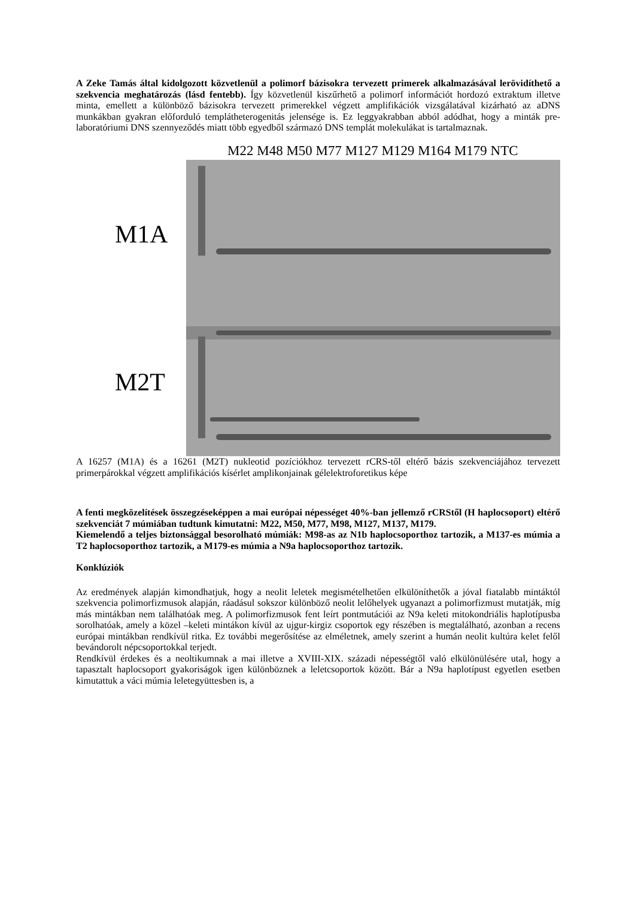A Zeke Tamás által kidolgozott közvetlenül a polimorf bázisokra tervezett primerek alkalmazásával lerövidíthető a szekvencia meghatározás (lásd fentebb). Így közvetlenül kiszűrhető a polimorf információt hordozó extraktum illetve minta, emellett a különböző bázisokra tervezett primerekkel végzett amplifikációk vizsgálatával kizárható az aDNS munkákban gyakran előforduló templátheterogenitás jelensége is. Ez leggyakrabban abból adódhat, hogy a minták pre-laboratóriumi DNS szennyeződés miatt több egyedből származó DNS templát molekulákat is tartalmaznak.
M22 M48 M50 M77 M127 M129 M164 M179 NTC
M1A
M2T
A 16257 (M1A) és a 16261 (M2T) nukleotid pozíciókhoz tervezett rCRS-től eltérő bázis szekvenciájához tervezett primerpárokkal végzett amplifikációs kísérlet amplikonjainak gélelektroforetikus képe
A fenti megközelítések összegzéseképpen a mai európai népességet 40%-ban jellemző rCRStől (H haplocsoport) eltérő szekvenciát 7 múmiában tudtunk kimutatni: M22, M50, M77, M98, M127, M137, M179.
Kiemelendő a teljes biztonsággal besorolható múmiák: M98-as az N1b haplocsoporthoz tartozik, a M137-es múmia a T2 haplocsoporthoz tartozik, a M179-es múmia a N9a haplocsoporthoz tartozik.
Konklúziók
Az eredmények alapján kimondhatjuk, hogy a neolit leletek megismételhetően elkülöníthetők a jóval fiatalabb mintáktól szekvencia polimorfizmusok alapján, ráadásul sokszor különböző neolit lelőhelyek ugyanazt a polimorfizmust mutatják, míg más mintákban nem találhatóak meg. A polimorfizmusok fent leírt pontmutációi az N9a keleti mitokondriális haplotípusba sorolhatóak, amely a közel –keleti mintákon kívül az ujgur-kirgiz csoportok egy részében is megtalálható, azonban a recens európai mintákban rendkívül ritka. Ez további megerősítése az elméletnek, amely szerint a humán neolit kultúra kelet felől bevándorolt népcsoportokkal terjedt.
Rendkívül érdekes és a neoltikumnak a mai illetve a XVIII-XIX. századi népességtől való elkülönülésére utal, hogy a tapasztalt haplocsoport gyakoriságok igen különböznek a leletcsoportok között. Bár a N9a haplotípust egyetlen esetben kimutattuk a váci múmia leletegyüttesben is, a